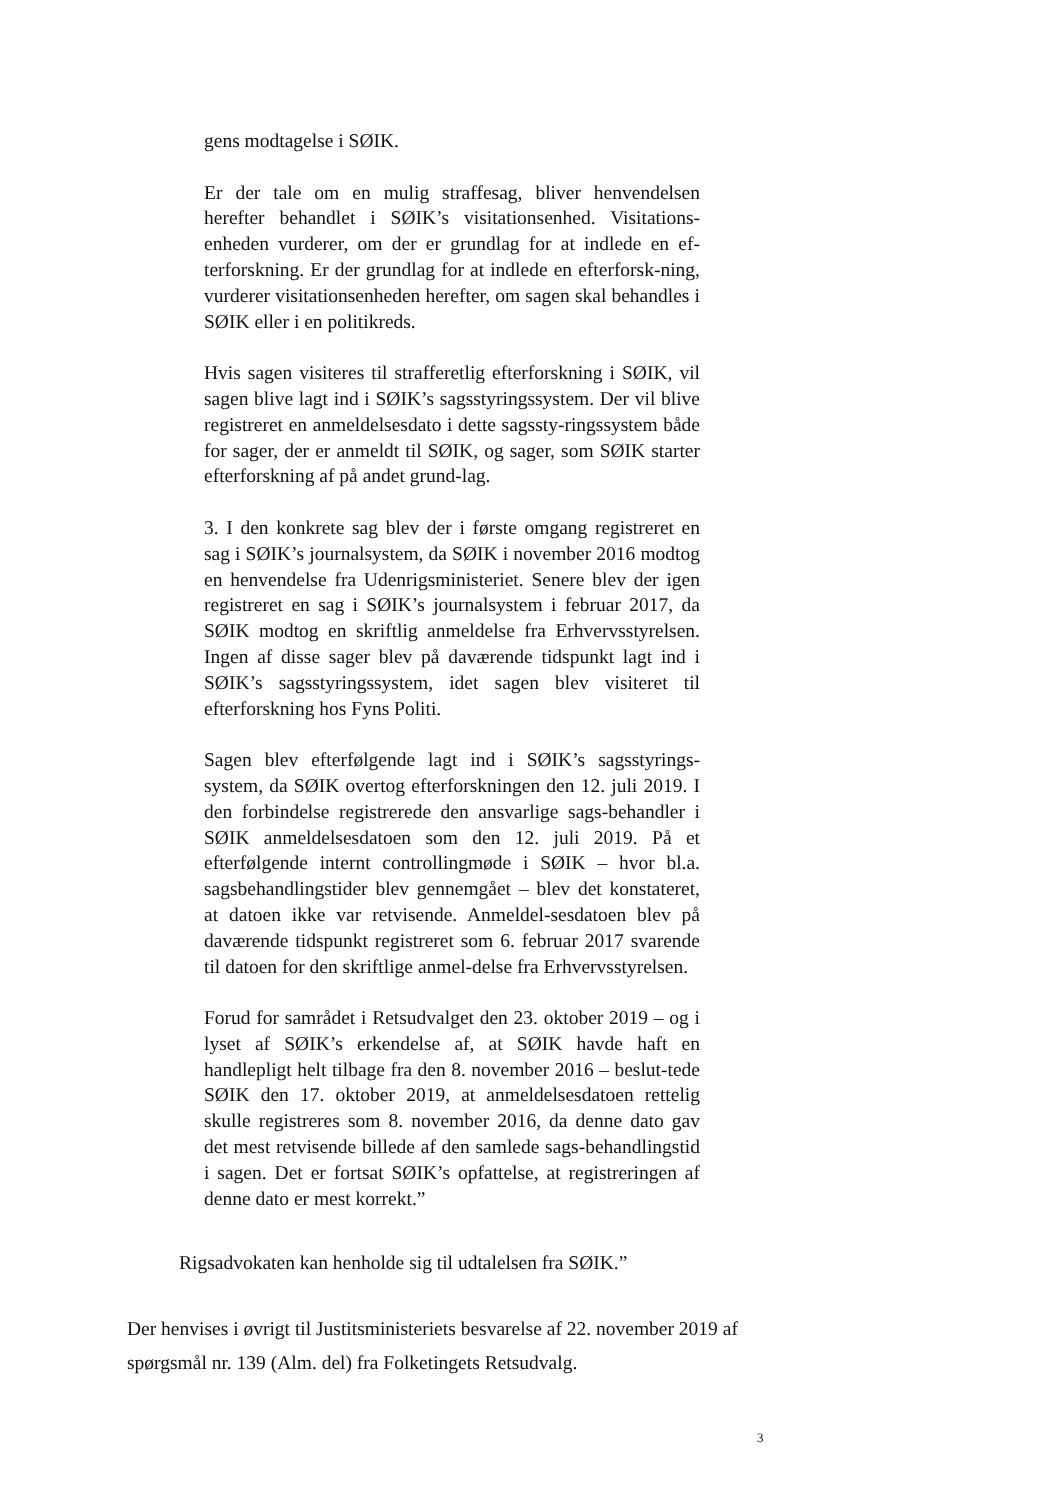gens modtagelse i SØIK.
Er der tale om en mulig straffesag, bliver henvendelsen herefter behandlet i SØIK’s visitationsenhed. Visitations-enheden vurderer, om der er grundlag for at indlede en ef-terforskning. Er der grundlag for at indlede en efterforsk-ning, vurderer visitationsenheden herefter, om sagen skal behandles i SØIK eller i en politikreds.
Hvis sagen visiteres til strafferetlig efterforskning i SØIK, vil sagen blive lagt ind i SØIK’s sagsstyringssystem. Der vil blive registreret en anmeldelsesdato i dette sagssty-ringssystem både for sager, der er anmeldt til SØIK, og sager, som SØIK starter efterforskning af på andet grund-lag.
3. I den konkrete sag blev der i første omgang registreret en sag i SØIK’s journalsystem, da SØIK i november 2016 modtog en henvendelse fra Udenrigsministeriet. Senere blev der igen registreret en sag i SØIK’s journalsystem i februar 2017, da SØIK modtog en skriftlig anmeldelse fra Erhvervsstyrelsen. Ingen af disse sager blev på daværende tidspunkt lagt ind i SØIK’s sagsstyringssystem, idet sagen blev visiteret til efterforskning hos Fyns Politi.
Sagen blev efterfølgende lagt ind i SØIK’s sagsstyrings-system, da SØIK overtog efterforskningen den 12. juli 2019. I den forbindelse registrerede den ansvarlige sags-behandler i SØIK anmeldelsesdatoen som den 12. juli 2019. På et efterfølgende internt controllingmøde i SØIK – hvor bl.a. sagsbehandlingstider blev gennemgået – blev det konstateret, at datoen ikke var retvisende. Anmeldel-sesdatoen blev på daværende tidspunkt registreret som 6. februar 2017 svarende til datoen for den skriftlige anmel-delse fra Erhvervsstyrelsen.
Forud for samrådet i Retsudvalget den 23. oktober 2019 – og i lyset af SØIK’s erkendelse af, at SØIK havde haft en handlepligt helt tilbage fra den 8. november 2016 – beslut-tede SØIK den 17. oktober 2019, at anmeldelsesdatoen rettelig skulle registreres som 8. november 2016, da denne dato gav det mest retvisende billede af den samlede sags-behandlingstid i sagen. Det er fortsat SØIK’s opfattelse, at registreringen af denne dato er mest korrekt.”
Rigsadvokaten kan henholde sig til udtalelsen fra SØIK.”
Der henvises i øvrigt til Justitsministeriets besvarelse af 22. november 2019 af spørgsmål nr. 139 (Alm. del) fra Folketingets Retsudvalg.
3